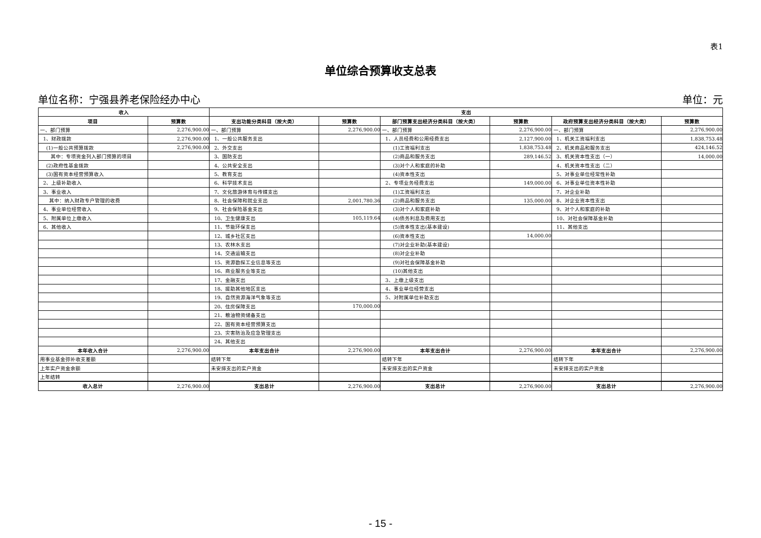表1
单位综合预算收支总表
单位名称：宁强县养老保险经办中心 单位：元
| 收入 | | 支出 | | | | | |
| --- | --- | --- | --- | --- | --- | --- | --- |
| 项目 | 预算数 | 支出功能分类科目（按大类） | 预算数 | 部门预算支出经济分类科目（按大类） | 预算数 | 政府预算支出经济分类科目（按大类） | 预算数 |
| 一、部门预算 | 2,276,900.00 | 一、部门预算 | 2,276,900.00 | 一、部门预算 | 2,276,900.00 | 一、部门预算 | 2,276,900.00 |
| 1、财政拨款 | 2,276,900.00 | 1、一般公共服务支出 | | 1、人员经费和公用经费支出 | 2,127,900.00 | 1、机关工资福利支出 | 1,838,753.48 |
| (1)一般公共预算拨款 | 2,276,900.00 | 2、外交支出 | | (1)工资福利支出 | 1,838,753.48 | 2、机关商品和服务支出 | 424,146.52 |
| 其中：专项资金列入部门预算的项目 | | 3、国防支出 | | (2)商品和服务支出 | 289,146.52 | 3、机关资本性支出（一） | 14,000.00 |
| (2)政府性基金拨款 | | 4、公共安全支出 | | (3)对个人和家庭的补助 | | 4、机关资本性支出（二） | |
| (3)国有资本经营预算收入 | | 5、教育支出 | | (4)资本性支出 | | 5、对事业单位经常性补助 | |
| 2、上级补助收入 | | 6、科学技术支出 | | 2、专项业务经费支出 | 149,000.00 | 6、对事业单位资本性补助 | |
| 3、事业收入 | | 7、文化旅游体育与传媒支出 | | (1)工资福利支出 | | 7、对企业补助 | |
| 其中：纳入财政专户管理的收费 | | 8、社会保障和就业支出 | 2,001,780.36 | (2)商品和服务支出 | 135,000.00 | 8、对企业资本性支出 | |
| 4、事业单位经营收入 | | 9、社会保险基金支出 | | (3)对个人和家庭补助 | | 9、对个人和家庭的补助 | |
| 5、附属单位上缴收入 | | 10、卫生健康支出 | 105,119.64 | (4)债务利息及费用支出 | | 10、对社会保障基金补助 | |
| 6、其他收入 | | 11、节能环保支出 | | (5)资本性支出(基本建设) | | 11、其他支出 | |
| | | 12、城乡社区支出 | | (6)资本性支出 | 14,000.00 | | |
| | | 13、农林水支出 | | (7)对企业补助(基本建设) | | | |
| | | 14、交通运输支出 | | (8)对企业补助 | | | |
| | | 15、资源勘探工业信息等支出 | | (9)对社会保障基金补助 | | | |
| | | 16、商业服务业等支出 | | (10)其他支出 | | | |
| | | 17、金融支出 | | 3、上缴上级支出 | | | |
| | | 18、援助其他地区支出 | | 4、事业单位经营支出 | | | |
| | | 19、自然资源海洋气象等支出 | | 5、对附属单位补助支出 | | | |
| | | 20、住房保障支出 | 170,000.00 | | | | |
| | | 21、粮油物资储备支出 | | | | | |
| | | 22、国有资本经营预算支出 | | | | | |
| | | 23、灾害防治及应急管理支出 | | | | | |
| | | 24、其他支出 | | | | | |
| 本年收入合计 | 2,276,900.00 | 本年支出合计 | 2,276,900.00 | 本年支出合计 | 2,276,900.00 | 本年支出合计 | 2,276,900.00 |
| 用事业基金弥补收支差额 | | 结转下年 | | 结转下年 | | 结转下年 | |
| 上年实户资金余额 | | 未安排支出的实户资金 | | 未安排支出的实户资金 | | 未安排支出的实户资金 | |
| 上年结转 | | | | | | | |
| 收入总计 | 2,276,900.00 | 支出总计 | 2,276,900.00 | 支出总计 | 2,276,900.00 | 支出总计 | 2,276,900.00 |
- 15 -